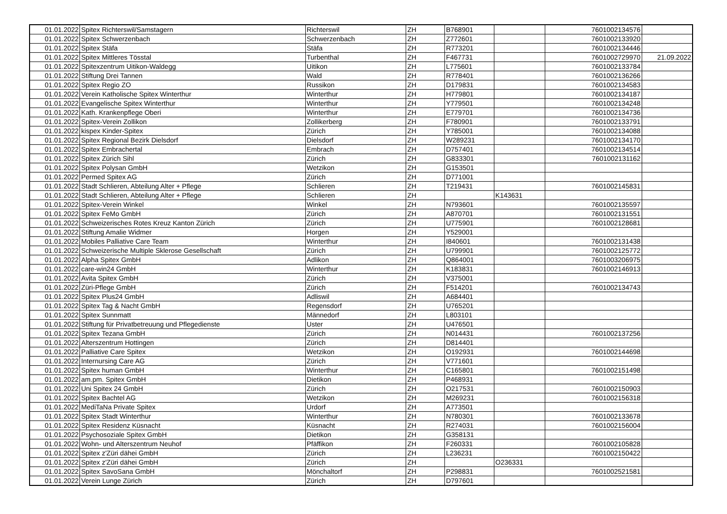| 01.01.2022 | Spitex Richterswil/Samstagern | Richterswil | ZH | B768901 | | 7601002134576 | |
| 01.01.2022 | Spitex Schwerzenbach | Schwerzenbach | ZH | Z772601 | | 7601002133920 | |
| 01.01.2022 | Spitex Stäfa | Stäfa | ZH | R773201 | | 7601002134446 | |
| 01.01.2022 | Spitex Mittleres Tösstal | Turbenthal | ZH | F467731 | | 7601002729970 | 21.09.2022 |
| 01.01.2022 | Spitexzentrum Uitikon-Waldegg | Uitikon | ZH | L775601 | | 7601002133784 | |
| 01.01.2022 | Stiftung Drei Tannen | Wald | ZH | R778401 | | 7601002136266 | |
| 01.01.2022 | Spitex Regio ZO | Russikon | ZH | D179831 | | 7601002134583 | |
| 01.01.2022 | Verein Katholische Spitex Winterthur | Winterthur | ZH | H779801 | | 7601002134187 | |
| 01.01.2022 | Evangelische Spitex Winterthur | Winterthur | ZH | Y779501 | | 7601002134248 | |
| 01.01.2022 | Kath. Krankenpflege Oberi | Winterthur | ZH | E779701 | | 7601002134736 | |
| 01.01.2022 | Spitex-Verein Zollikon | Zollikerberg | ZH | F780901 | | 7601002133791 | |
| 01.01.2022 | kispex Kinder-Spitex | Zürich | ZH | Y785001 | | 7601002134088 | |
| 01.01.2022 | Spitex Regional Bezirk Dielsdorf | Dielsdorf | ZH | W289231 | | 7601002134170 | |
| 01.01.2022 | Spitex Embrachertal | Embrach | ZH | D757401 | | 7601002134514 | |
| 01.01.2022 | Spitex Zürich Sihl | Zürich | ZH | G833301 | | 7601002131162 | |
| 01.01.2022 | Spitex Polysan GmbH | Wetzikon | ZH | G153501 | | | |
| 01.01.2022 | Permed Spitex AG | Zürich | ZH | D771001 | | | |
| 01.01.2022 | Stadt Schlieren, Abteilung Alter + Pflege | Schlieren | ZH | T219431 | | 7601002145831 | |
| 01.01.2022 | Stadt Schlieren, Abteilung Alter + Pflege | Schlieren | ZH | | K143631 | | |
| 01.01.2022 | Spitex-Verein Winkel | Winkel | ZH | N793601 | | 7601002135597 | |
| 01.01.2022 | Spitex FeMo GmbH | Zürich | ZH | A870701 | | 7601002131551 | |
| 01.01.2022 | Schweizerisches Rotes Kreuz Kanton Zürich | Zürich | ZH | U775901 | | 7601002128681 | |
| 01.01.2022 | Stiftung Amalie Widmer | Horgen | ZH | Y529001 | | | |
| 01.01.2022 | Mobiles Palliative Care Team | Winterthur | ZH | I840601 | | 7601002131438 | |
| 01.01.2022 | Schweizerische Multiple Sklerose Gesellschaft | Zürich | ZH | U799901 | | 7601002125772 | |
| 01.01.2022 | Alpha Spitex GmbH | Adlikon | ZH | Q864001 | | 7601003206975 | |
| 01.01.2022 | care-win24 GmbH | Winterthur | ZH | K183831 | | 7601002146913 | |
| 01.01.2022 | Avita Spitex GmbH | Zürich | ZH | V375001 | | | |
| 01.01.2022 | Züri-Pflege GmbH | Zürich | ZH | F514201 | | 7601002134743 | |
| 01.01.2022 | Spitex Plus24 GmbH | Adliswil | ZH | A684401 | | | |
| 01.01.2022 | Spitex Tag & Nacht GmbH | Regensdorf | ZH | U765201 | | | |
| 01.01.2022 | Spitex Sunnmatt | Männedorf | ZH | L803101 | | | |
| 01.01.2022 | Stiftung für Privatbetreuung und Pflegedienste | Uster | ZH | U476501 | | | |
| 01.01.2022 | Spitex Tezana GmbH | Zürich | ZH | N014431 | | 7601002137256 | |
| 01.01.2022 | Alterszentrum Hottingen | Zürich | ZH | D814401 | | | |
| 01.01.2022 | Palliative Care Spitex | Wetzikon | ZH | O192931 | | 7601002144698 | |
| 01.01.2022 | Internursing Care AG | Zürich | ZH | V771601 | | | |
| 01.01.2022 | Spitex human GmbH | Winterthur | ZH | C165801 | | 7601002151498 | |
| 01.01.2022 | am.pm. Spitex GmbH | Dietikon | ZH | P468931 | | | |
| 01.01.2022 | Uni Spitex 24 GmbH | Zürich | ZH | O217531 | | 7601002150903 | |
| 01.01.2022 | Spitex Bachtel AG | Wetzikon | ZH | M269231 | | 7601002156318 | |
| 01.01.2022 | MediTaNa Private Spitex | Urdorf | ZH | A773501 | | | |
| 01.01.2022 | Spitex Stadt Winterthur | Winterthur | ZH | N780301 | | 7601002133678 | |
| 01.01.2022 | Spitex Residenz Küsnacht | Küsnacht | ZH | R274031 | | 7601002156004 | |
| 01.01.2022 | Psychosoziale Spitex GmbH | Dietikon | ZH | G358131 | | | |
| 01.01.2022 | Wohn- und Alterszentrum Neuhof | Pfäffikon | ZH | F260331 | | 7601002105828 | |
| 01.01.2022 | Spitex z'Züri dähei GmbH | Zürich | ZH | L236231 | | 7601002150422 | |
| 01.01.2022 | Spitex z'Züri dähei GmbH | Zürich | ZH | | O236331 | | |
| 01.01.2022 | Spitex SavoSana GmbH | Mönchaltorf | ZH | P298831 | | 7601002521581 | |
| 01.01.2022 | Verein Lunge Zürich | Zürich | ZH | D797601 | | | |